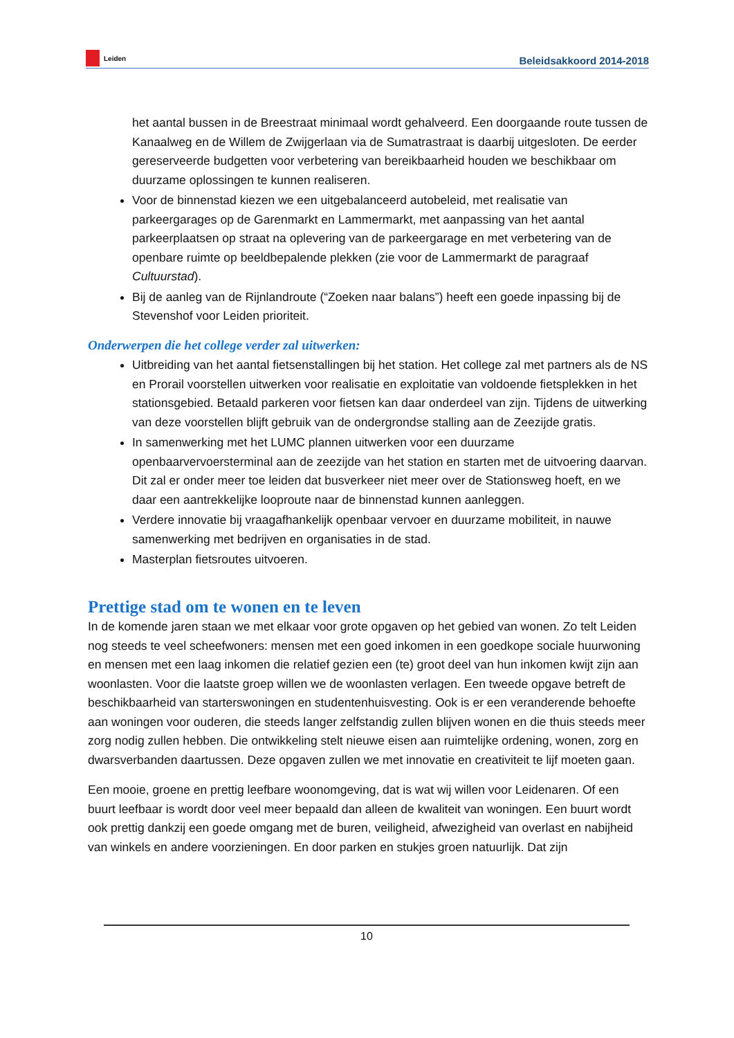Leiden
Beleidsakkoord 2014-2018
het aantal bussen in de Breestraat minimaal wordt gehalveerd. Een doorgaande route tussen de Kanaalweg en de Willem de Zwijgerlaan via de Sumatrastraat is daarbij uitgesloten. De eerder gereserveerde budgetten voor verbetering van bereikbaarheid houden we beschikbaar om duurzame oplossingen te kunnen realiseren.
Voor de binnenstad kiezen we een uitgebalanceerd autobeleid, met realisatie van parkeergarages op de Garenmarkt en Lammermarkt, met aanpassing van het aantal parkeerplaatsen op straat na oplevering van de parkeergarage en met verbetering van de openbare ruimte op beeldbepalende plekken (zie voor de Lammermarkt de paragraaf Cultuurstad).
Bij de aanleg van de Rijnlandroute (“Zoeken naar balans”) heeft een goede inpassing bij de Stevenshof voor Leiden prioriteit.
Onderwerpen die het college verder zal uitwerken:
Uitbreiding van het aantal fietsenstallingen bij het station. Het college zal met partners als de NS en Prorail voorstellen uitwerken voor realisatie en exploitatie van voldoende fietsplekken in het stationsgebied. Betaald parkeren voor fietsen kan daar onderdeel van zijn. Tijdens de uitwerking van deze voorstellen blijft gebruik van de ondergrondse stalling aan de Zeezijde gratis.
In samenwerking met het LUMC plannen uitwerken voor een duurzame openbaarvervoersterminal aan de zeezijde van het station en starten met de uitvoering daarvan. Dit zal er onder meer toe leiden dat busverkeer niet meer over de Stationsweg hoeft, en we daar een aantrekkelijke looproute naar de binnenstad kunnen aanleggen.
Verdere innovatie bij vraagafhankelijk openbaar vervoer en duurzame mobiliteit, in nauwe samenwerking met bedrijven en organisaties in de stad.
Masterplan fietsroutes uitvoeren.
Prettige stad om te wonen en te leven
In de komende jaren staan we met elkaar voor grote opgaven op het gebied van wonen. Zo telt Leiden nog steeds te veel scheefwoners: mensen met een goed inkomen in een goedkope sociale huurwoning en mensen met een laag inkomen die relatief gezien een (te) groot deel van hun inkomen kwijt zijn aan woonlasten. Voor die laatste groep willen we de woonlasten verlagen. Een tweede opgave betreft de beschikbaarheid van starterswoningen en studentenhuisvesting. Ook is er een veranderende behoefte aan woningen voor ouderen, die steeds langer zelfstandig zullen blijven wonen en die thuis steeds meer zorg nodig zullen hebben. Die ontwikkeling stelt nieuwe eisen aan ruimtelijke ordening, wonen, zorg en dwarsverbanden daartussen. Deze opgaven zullen we met innovatie en creativiteit te lijf moeten gaan.
Een mooie, groene en prettig leefbare woonomgeving, dat is wat wij willen voor Leidenaren. Of een buurt leefbaar is wordt door veel meer bepaald dan alleen de kwaliteit van woningen. Een buurt wordt ook prettig dankzij een goede omgang met de buren, veiligheid, afwezigheid van overlast en nabijheid van winkels en andere voorzieningen. En door parken en stukjes groen natuurlijk. Dat zijn
10